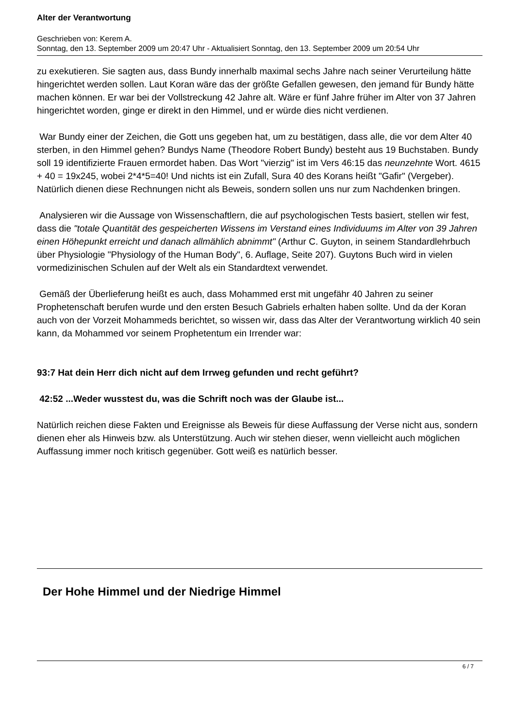Alter der Verantwortung
Geschrieben von: Kerem A.
Sonntag, den 13. September 2009 um 20:47 Uhr - Aktualisiert Sonntag, den 13. September 2009 um 20:54 Uhr
zu exekutieren. Sie sagten aus, dass Bundy innerhalb maximal sechs Jahre nach seiner Verurteilung hätte hingerichtet werden sollen. Laut Koran wäre das der größte Gefallen gewesen, den jemand für Bundy hätte machen können. Er war bei der Vollstreckung 42 Jahre alt. Wäre er fünf Jahre früher im Alter von 37 Jahren hingerichtet worden, ginge er direkt in den Himmel, und er würde dies nicht verdienen.
War Bundy einer der Zeichen, die Gott uns gegeben hat, um zu bestätigen, dass alle, die vor dem Alter 40 sterben, in den Himmel gehen? Bundys Name (Theodore Robert Bundy) besteht aus 19 Buchstaben. Bundy soll 19 identifizierte Frauen ermordet haben. Das Wort "vierzig" ist im Vers 46:15 das neunzehnte Wort. 4615 + 40 = 19x245, wobei 2*4*5=40! Und nichts ist ein Zufall, Sura 40 des Korans heißt "Gafir" (Vergeber). Natürlich dienen diese Rechnungen nicht als Beweis, sondern sollen uns nur zum Nachdenken bringen.
Analysieren wir die Aussage von Wissenschaftlern, die auf psychologischen Tests basiert, stellen wir fest, dass die "totale Quantität des gespeicherten Wissens im Verstand eines Individuums im Alter von 39 Jahren einen Höhepunkt erreicht und danach allmählich abnimmt" (Arthur C. Guyton, in seinem Standardlehrbuch über Physiologie "Physiology of the Human Body", 6. Auflage, Seite 207). Guytons Buch wird in vielen vormedizinischen Schulen auf der Welt als ein Standardtext verwendet.
Gemäß der Überlieferung heißt es auch, dass Mohammed erst mit ungefähr 40 Jahren zu seiner Prophetenschaft berufen wurde und den ersten Besuch Gabriels erhalten haben sollte. Und da der Koran auch von der Vorzeit Mohammeds berichtet, so wissen wir, dass das Alter der Verantwortung wirklich 40 sein kann, da Mohammed vor seinem Prophetentum ein Irrender war:
93:7 Hat dein Herr dich nicht auf dem Irrweg gefunden und recht geführt?
42:52 ...Weder wusstest du, was die Schrift noch was der Glaube ist...
Natürlich reichen diese Fakten und Ereignisse als Beweis für diese Auffassung der Verse nicht aus, sondern dienen eher als Hinweis bzw. als Unterstützung. Auch wir stehen dieser, wenn vielleicht auch möglichen Auffassung immer noch kritisch gegenüber. Gott weiß es natürlich besser.
Der Hohe Himmel und der Niedrige Himmel
6 / 7